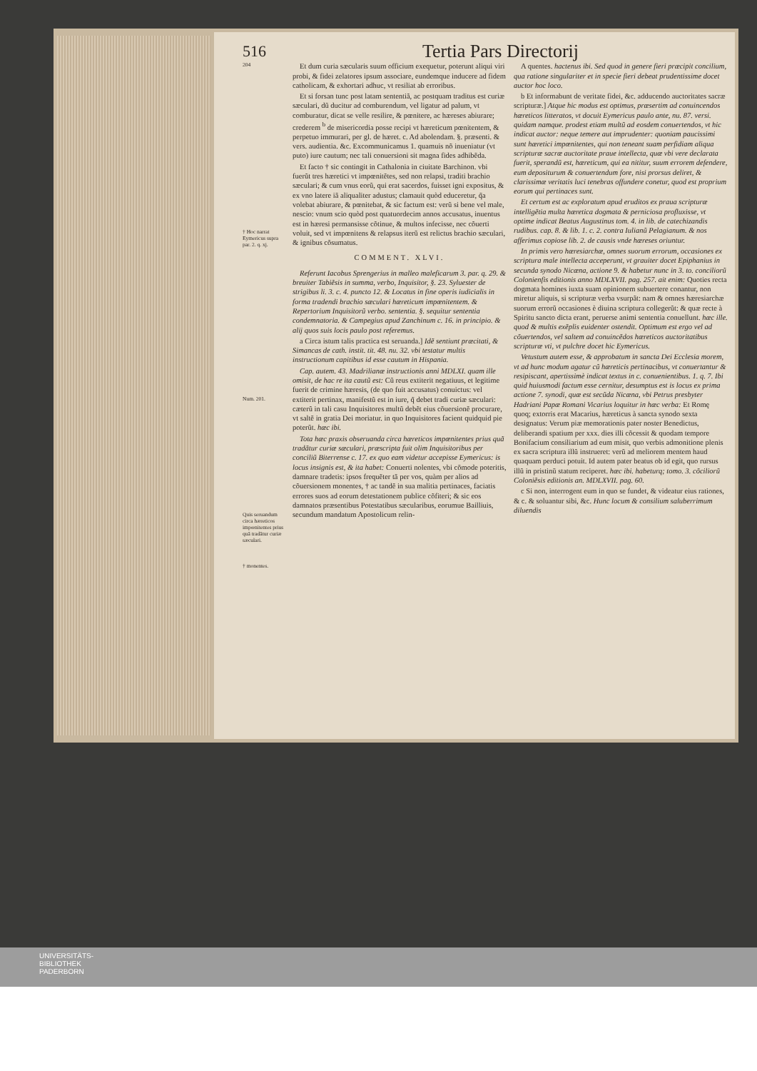516 Tertia Pars Directorij
204
† Hoc narrat Eymericus supra par. 2. q. xj.
Num. 201.
Quis seruandum circa hæreticos impœnitentes prius quã tradãtur curiæ sæculari.
† monentes.
Et dum curia sæcularis suum officium exequetur, poterunt aliqui viri probi, & fidei zelatores ipsum associare, eundemque inducere ad fidem catholicam, & exhortari adhuc, vt resiliat ab erroribus.
Et si forsan tunc post latam sententiã, ac postquam traditus est curiæ sæculari, dũ ducitur ad comburendum, vel ligatur ad palum, vt comburatur, dicat se velle resilire, & pœnitere, ac hæreses abiurare; crederem <sup>b</sup> de misericordia posse recipi vt hæreticum pœnitentem, & perpetuo immurari, per gl. de hæret. c. Ad abolendam. §. præsenti. & vers. audientia. &c. Excommunicamus 1. quamuis nõ inueniatur (vt puto) iure cautum; nec tali conuersioni sit magna fides adhibẽda.
Et facto † sic contingit in Cathalonia in ciuitate Barchinon. vbi fuerũt tres hæretici vt impœnitẽtes, sed non relapsi, traditi brachio sæculari; & cum vnus eorũ, qui erat sacerdos, fuisset igni expositus, & ex vno latere iã aliqualiter adustus; clamauit quòd educeretur, q̃a volebat abiurare, & pœnitebat, & sic factum est: verũ si bene vel male, nescio: vnum scio quòd post quatuordecim annos accusatus, inuentus est in hæresi permansisse cõtinue, & multos infecisse, nec cõuerti voluit, sed vt impœnitens & relapsus iterũ est relictus brachio sæculari, & ignibus cõsumatus.
COMMENT. XLVI.
Referunt Iacobus Sprengerius in malleo maleficarum 3. par. q. 29. & breuiter Tabiẽsis in summa, verbo, Inquisitor, §. 23. Syluester de strigibus li. 3. c. 4. puncto 12. & Locatus in fine operis iudicialis in forma tradendi brachio sæculari hæreticum impœnitentem. & Repertorium Inquisitorũ verbo. sententia. §. sequitur sententia condemnatoria. & Campegius apud Zanchinum c. 16. in principio. & alij quos suis locis paulo post referemus.
a Circa istum talis practica est seruanda.] Idẽ sentiunt præcitati, & Simancas de cath. instit. tit. 48. nu. 32. vbi testatur multis instructionum capitibus id esse cautum in Hispania.
Cap. autem. 43. Madrilianæ instructionis anni MDLXI. quam ille omisit, de hac re ita cautũ est: Cũ reus extiterit negatiuus, et legitime fuerit de crimine hæresis, (de quo fuit accusatus) conuictus: vel extiterit pertinax, manifestũ est in iure, q̃ debet tradi curiæ sæculari: cæterũ in tali casu Inquisitores multũ debẽt eius cõuersionẽ procurare, vt saltẽ in gratia Dei moriatur. in quo Inquisitores facient quidquid pie poterũt. hæc ibi.
Tota hæc praxis obseruanda circa hæreticos impœnitentes prius quã tradãtur curiæ sæculari, præscripta fuit olim Inquisitoribus per conciliũ Biterrense c. 17. ex quo eam videtur accepisse Eymericus: is locus insignis est, & ita habet: Conuerti nolentes, vbi cõmode poteritis, damnare tradetis: ipsos frequẽter tã per vos, quàm per alios ad cõuersionem monentes, † ac tandẽ in sua malitia pertinaces, faciatis errores suos ad eorum detestationem publice cõfiteri; & sic eos damnatos præsentibus Potestatibus sæcularibus, eorumue Bailliuis, secundum mandatum Apostolicum relin-
A quentes. hactenus ibi. Sed quod in genere fieri præcipit concilium, qua ratione singulariter et in specie fieri debeat prudentissime docet auctor hoc loco.
b Et informabunt de veritate fidei, &c. adducendo auctoritates sacræ scripturæ.] Atque hic modus est optimus, præsertim ad conuincendos hæreticos litteratos, vt docuit Eymericus paulo ante, nu. 87. versi. quidam namque. prodest etiam multũ ad eosdem conuertendos, vt hic indicat auctor: neque temere aut imprudenter: quoniam paucissimi sunt hæretici impœnitentes, qui non teneant suam perfidiam aliqua scripturæ sacræ auctoritate praue intellecta, quæ vbi vere declarata fuerit, sperandũ est, hæreticum, qui ea nititur, suum errorem defendere, eum depositurum & conuertendum fore, nisi prorsus deliret, & clarissimæ veritatis luci tenebras offundere conetur, quod est proprium eorum qui pertinaces sunt.
Et certum est ac exploratum apud eruditos ex praua scripturæ intelligẽtia multa hæretica dogmata & perniciosa profluxisse, vt optime indicat Beatus Augustinus tom. 4. in lib. de catechizandis rudibus. cap. 8. & lib. 1. c. 2. contra Iulianũ Pelagianum. & nos afferimus copiose lib. 2. de causis vnde hæreses oriuntur.
In primis vero hæresiarchæ, omnes suorum errorum, occasiones ex scriptura male intellecta acceperunt, vt grauiter docet Epiphanius in secunda synodo Nicæna, actione 9. & habetur nunc in 3. to. conciliorũ Colonienfis editionis anno MDLXVII. pag. 257. ait enim: Quoties recta dogmata homines iuxta suam opinionem subuertere conantur, non miretur aliquis, si scripturæ verba vsurpãt: nam & omnes hæresiarchæ suorum errorũ occasiones è diuina scriptura collegerũt: & quæ recte à Spiritu sancto dicta erant, peruerse animi sententia conuellunt. hæc ille. quod & multis exẽplis euidenter ostendit. Optimum est ergo vel ad cõuertendos, vel saltem ad conuincẽdos hæreticos auctoritatibus scripturæ vti, vt pulchre docet hic Eymericus.
Vetustum autem esse, & approbatum in sancta Dei Ecclesia morem, vt ad hunc modum agatur cũ hæreticis pertinacibus, vt conuertantur & resipiscant, apertissimè indicat textus in c. conuenientibus. 1. q. 7. Ibi quid huiusmodi factum esse cernitur, desumptus est is locus ex prima actione 7. synodi, quæ est secũda Nicæna, vbi Petrus presbyter Hadriani Papæ Romani Vicarius loquitur in hæc verba: Et Romę quoq; extorris erat Macarius, hæreticus à sancta synodo sexta designatus: Verum piæ memorationis pater noster Benedictus, deliberandi spatium per xxx. dies illi cõcessit & quodam tempore Bonifacium consiliarium ad eum misit, quo verbis admonitione plenis ex sacra scriptura illũ instrueret: verũ ad meliorem mentem haud quaquam perduci potuit. Id autem pater beatus ob id egit, quo rursus illũ in pristinũ statum reciperet. hæc ibi. habeturq; tomo. 3. cõciliorũ Coloniẽsis editionis an. MDLXVII. pag. 60.
c Si non, interrogent eum in quo se fundet, & videatur eius rationes, & c. & soluantur sibi, &c. Hunc locum & consilium saluberrimum diluendis
UNIVERSITÄTS-
BIBLIOTHEK
PADERBORN